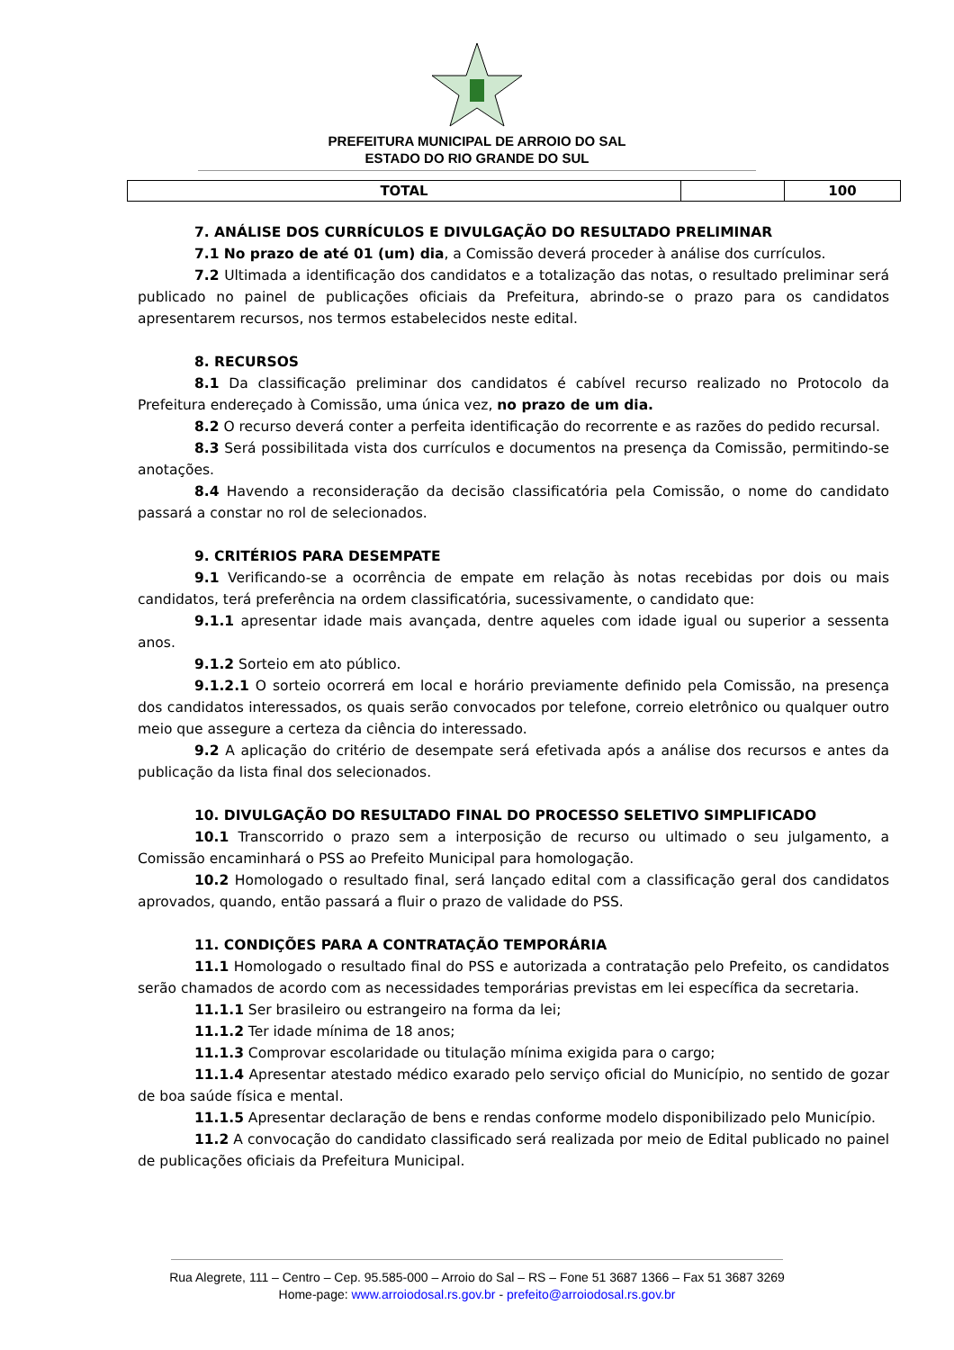PREFEITURA MUNICIPAL DE ARROIO DO SAL
ESTADO DO RIO GRANDE DO SUL
| TOTAL | | 100 |
7. ANÁLISE DOS CURRÍCULOS E DIVULGAÇÃO DO RESULTADO PRELIMINAR
7.1 No prazo de até 01 (um) dia, a Comissão deverá proceder à análise dos currículos.
7.2 Ultimada a identificação dos candidatos e a totalização das notas, o resultado preliminar será publicado no painel de publicações oficiais da Prefeitura, abrindo-se o prazo para os candidatos apresentarem recursos, nos termos estabelecidos neste edital.
8. RECURSOS
8.1 Da classificação preliminar dos candidatos é cabível recurso realizado no Protocolo da Prefeitura endereçado à Comissão, uma única vez, no prazo de um dia.
8.2 O recurso deverá conter a perfeita identificação do recorrente e as razões do pedido recursal.
8.3 Será possibilitada vista dos currículos e documentos na presença da Comissão, permitindo-se anotações.
8.4 Havendo a reconsideração da decisão classificatória pela Comissão, o nome do candidato passará a constar no rol de selecionados.
9. CRITÉRIOS PARA DESEMPATE
9.1 Verificando-se a ocorrência de empate em relação às notas recebidas por dois ou mais candidatos, terá preferência na ordem classificatória, sucessivamente, o candidato que:
9.1.1 apresentar idade mais avançada, dentre aqueles com idade igual ou superior a sessenta anos.
9.1.2 Sorteio em ato público.
9.1.2.1 O sorteio ocorrerá em local e horário previamente definido pela Comissão, na presença dos candidatos interessados, os quais serão convocados por telefone, correio eletrônico ou qualquer outro meio que assegure a certeza da ciência do interessado.
9.2 A aplicação do critério de desempate será efetivada após a análise dos recursos e antes da publicação da lista final dos selecionados.
10. DIVULGAÇÃO DO RESULTADO FINAL DO PROCESSO SELETIVO SIMPLIFICADO
10.1 Transcorrido o prazo sem a interposição de recurso ou ultimado o seu julgamento, a Comissão encaminhará o PSS ao Prefeito Municipal para homologação.
10.2 Homologado o resultado final, será lançado edital com a classificação geral dos candidatos aprovados, quando, então passará a fluir o prazo de validade do PSS.
11. CONDIÇÕES PARA A CONTRATAÇÃO TEMPORÁRIA
11.1 Homologado o resultado final do PSS e autorizada a contratação pelo Prefeito, os candidatos serão chamados de acordo com as necessidades temporárias previstas em lei específica da secretaria.
11.1.1 Ser brasileiro ou estrangeiro na forma da lei;
11.1.2 Ter idade mínima de 18 anos;
11.1.3 Comprovar escolaridade ou titulação mínima exigida para o cargo;
11.1.4 Apresentar atestado médico exarado pelo serviço oficial do Município, no sentido de gozar de boa saúde física e mental.
11.1.5 Apresentar declaração de bens e rendas conforme modelo disponibilizado pelo Município.
11.2 A convocação do candidato classificado será realizada por meio de Edital publicado no painel de publicações oficiais da Prefeitura Municipal.
Rua Alegrete, 111 – Centro – Cep. 95.585-000 – Arroio do Sal – RS – Fone 51 3687 1366 – Fax 51 3687 3269
Home-page: www.arroiodosal.rs.gov.br - prefeito@arroiodosal.rs.gov.br